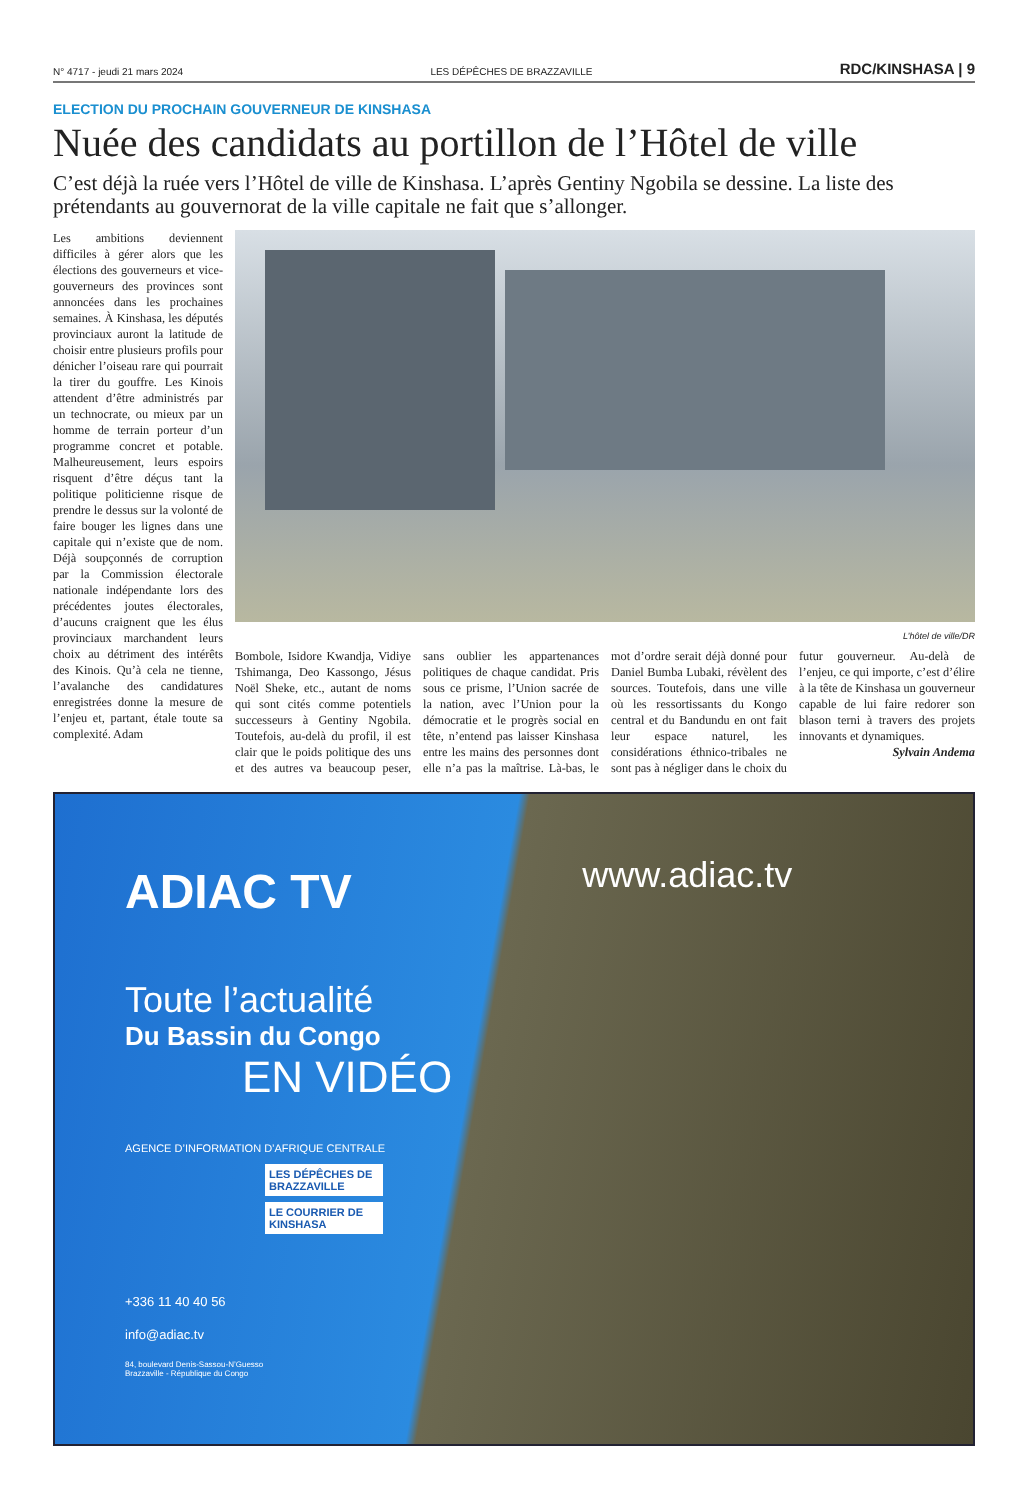N° 4717 - jeudi 21 mars 2024 LES DÉPÊCHES DE BRAZZAVILLE RDC/KINSHASA | 9
ELECTION DU PROCHAIN GOUVERNEUR DE KINSHASA
Nuée des candidats au portillon de l’Hôtel de ville
C’est déjà la ruée vers l’Hôtel de ville de Kinshasa. L’après Gentiny Ngobila se dessine. La liste des prétendants au gouvernorat de la ville capitale ne fait que s’allonger.
Les ambitions deviennent difficiles à gérer alors que les élections des gouverneurs et vice-gouverneurs des provinces sont annoncées dans les prochaines semaines. À Kinshasa, les députés provinciaux auront la latitude de choisir entre plusieurs profils pour dénicher l’oiseau rare qui pourrait la tirer du gouffre. Les Kinois attendent d’être administrés par un technocrate, ou mieux par un homme de terrain porteur d’un programme concret et potable. Malheureusement, leurs espoirs risquent d’être déçus tant la politique politicienne risque de prendre le dessus sur la volonté de faire bouger les lignes dans une capitale qui n’existe que de nom. Déjà soupçonnés de corruption par la Commission électorale nationale indépendante lors des précédentes joutes électorales, d’aucuns craignent que les élus provinciaux marchandent leurs choix au détriment des intérêts des Kinois. Qu’à cela ne tienne, l’avalanche des candidatures enregistrées donne la mesure de l’enjeu et, partant, étale toute sa complexité. Adam
L’hôtel de ville/DR
Bombole, Isidore Kwandja, Vidiye Tshimanga, Deo Kassongo, Jésus Noël Sheke, etc., autant de noms qui sont cités comme potentiels successeurs à Gentiny Ngobila. Toutefois, au-delà du profil, il est clair que le poids politique des uns et des autres va beaucoup peser, sans oublier les appartenances politiques de chaque candidat. Pris sous ce prisme, l’Union sacrée de la nation, avec l’Union pour la démocratie et le progrès social en tête, n’entend pas laisser Kinshasa entre les mains des personnes dont elle n’a pas la maîtrise. Là-bas, le mot d’ordre serait déjà donné pour Daniel Bumba Lubaki, révèlent des sources. Toutefois, dans une ville où les ressortissants du Kongo central et du Bandundu en ont fait leur espace naturel, les considérations éthnico-tribales ne sont pas à négliger dans le choix du futur gouverneur. Au-delà de l’enjeu, ce qui importe, c’est d’élire à la tête de Kinshasa un gouverneur capable de lui faire redorer son blason terni à travers des projets innovants et dynamiques.
Sylvain Andema
ADIAC TV
Toute l’actualité
Du Bassin du Congo
EN VIDÉO
AGENCE D’INFORMATION D’AFRIQUE CENTRALE
LES DÉPÊCHES DE BRAZZAVILLE
LE COURRIER DE KINSHASA
+336 11 40 40 56
info@adiac.tv
84, boulevard Denis-Sassou-N’Guesso
Brazzaville - République du Congo
www.adiac.tv